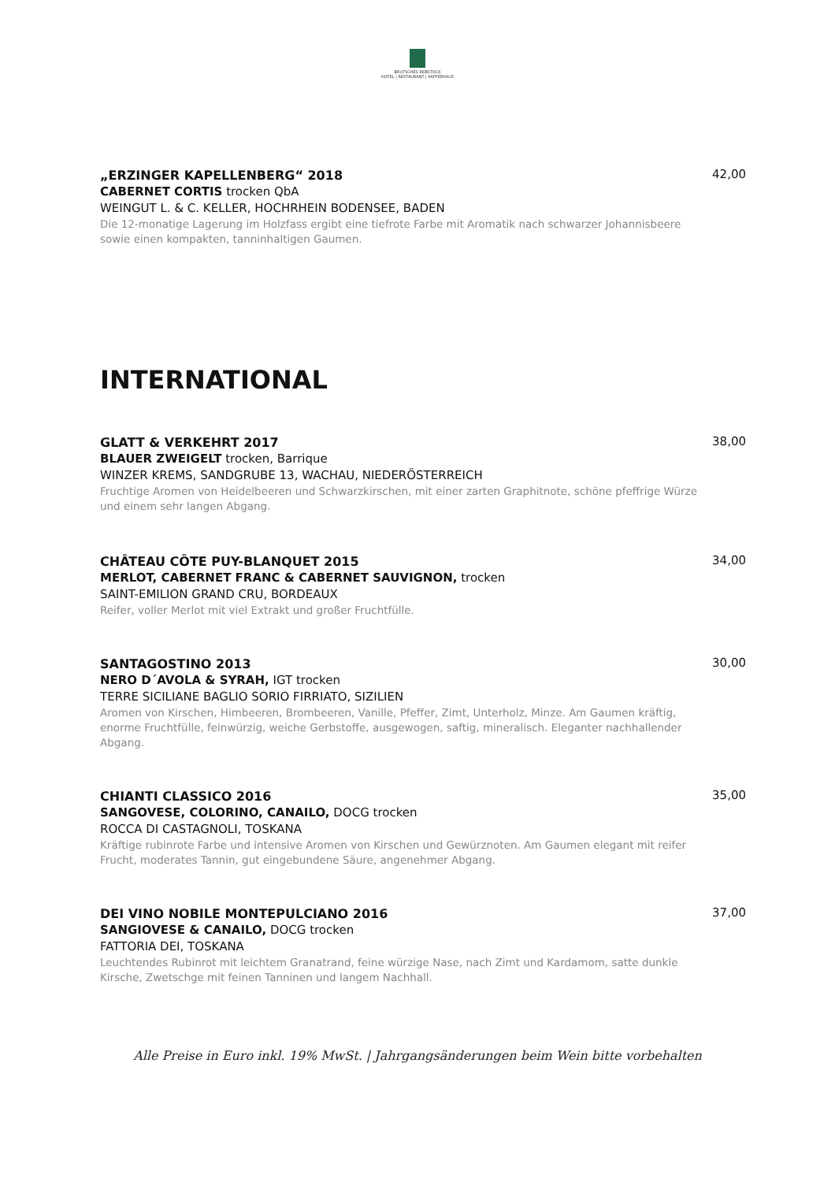BRUTSCHES REBSTOCK
HOTEL | RESTAURANT | KAFFEEHAUS
„ERZINGER KAPELLENBERG“ 2018
CABERNET CORTIS trocken QbA
WEINGUT L. & C. KELLER, HOCHRHEIN BODENSEE, BADEN
Die 12-monatige Lagerung im Holzfass ergibt eine tiefrote Farbe mit Aromatik nach schwarzer Johannisbeere sowie einen kompakten, tanninhaltigen Gaumen.
42,00
INTERNATIONAL
GLATT & VERKEHRT 2017
BLAUER ZWEIGELT trocken, Barrique
WINZER KREMS, SANDGRUBE 13, WACHAU, NIEDERÖSTERREICH
Fruchtige Aromen von Heidelbeeren und Schwarzkirschen, mit einer zarten Graphitnote, schöne pfeffrige Würze und einem sehr langen Abgang.
38,00
CHÂTEAU CÔTE PUY-BLANQUET 2015
MERLOT, CABERNET FRANC & CABERNET SAUVIGNON, trocken
SAINT-EMILION GRAND CRU, BORDEAUX
Reifer, voller Merlot mit viel Extrakt und großer Fruchtfülle.
34,00
SANTAGOSTINO 2013
NERO D´AVOLA & SYRAH, IGT trocken
TERRE SICILIANE BAGLIO SORIO FIRRIATO, SIZILIEN
Aromen von Kirschen, Himbeeren, Brombeeren, Vanille, Pfeffer, Zimt, Unterholz, Minze. Am Gaumen kräftig, enorme Fruchtfülle, feinwürzig, weiche Gerbstoffe, ausgewogen, saftig, mineralisch. Eleganter nachhallender Abgang.
30,00
CHIANTI CLASSICO 2016
SANGOVESE, COLORINO, CANAILO, DOCG trocken
ROCCA DI CASTAGNOLI, TOSKANA
Kräftige rubinrote Farbe und intensive Aromen von Kirschen und Gewürznoten. Am Gaumen elegant mit reifer Frucht, moderates Tannin, gut eingebundene Säure, angenehmer Abgang.
35,00
DEI VINO NOBILE MONTEPULCIANO 2016
SANGIOVESE & CANAILO, DOCG trocken
FATTORIA DEI, TOSKANA
Leuchtendes Rubinrot mit leichtem Granatrand, feine würzige Nase, nach Zimt und Kardamom, satte dunkle Kirsche, Zwetschge mit feinen Tanninen und langem Nachhall.
37,00
Alle Preise in Euro inkl. 19% MwSt. | Jahrgangsänderungen beim Wein bitte vorbehalten